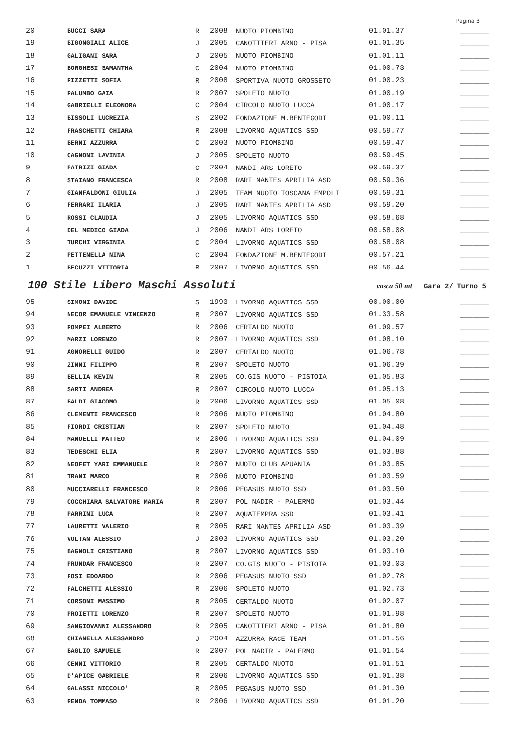Pagina 3
| 20 | BUCCI SARA | R | 2008 | NUOTO PIOMBINO | 01.01.37 | _______ |
| 19 | BIGONGIALI ALICE | J | 2005 | CANOTTIERI ARNO - PISA | 01.01.35 | _______ |
| 18 | GALIGANI SARA | J | 2005 | NUOTO PIOMBINO | 01.01.11 | _______ |
| 17 | BORGHESI SAMANTHA | C | 2004 | NUOTO PIOMBINO | 01.00.73 | _______ |
| 16 | PIZZETTI SOFIA | R | 2008 | SPORTIVA NUOTO GROSSETO | 01.00.23 | _______ |
| 15 | PALUMBO GAIA | R | 2007 | SPOLETO NUOTO | 01.00.19 | _______ |
| 14 | GABRIELLI ELEONORA | C | 2004 | CIRCOLO NUOTO LUCCA | 01.00.17 | _______ |
| 13 | BISSOLI LUCREZIA | S | 2002 | FONDAZIONE M.BENTEGODI | 01.00.11 | _______ |
| 12 | FRASCHETTI CHIARA | R | 2008 | LIVORNO AQUATICS SSD | 00.59.77 | _______ |
| 11 | BERNI AZZURRA | C | 2003 | NUOTO PIOMBINO | 00.59.47 | _______ |
| 10 | CAGNONI LAVINIA | J | 2005 | SPOLETO NUOTO | 00.59.45 | _______ |
| 9 | PATRIZI GIADA | C | 2004 | NANDI ARS LORETO | 00.59.37 | _______ |
| 8 | STAIANO FRANCESCA | R | 2008 | RARI NANTES APRILIA ASD | 00.59.36 | _______ |
| 7 | GIANFALDONI GIULIA | J | 2005 | TEAM NUOTO TOSCANA EMPOLI | 00.59.31 | _______ |
| 6 | FERRARI ILARIA | J | 2005 | RARI NANTES APRILIA ASD | 00.59.20 | _______ |
| 5 | ROSSI CLAUDIA | J | 2005 | LIVORNO AQUATICS SSD | 00.58.68 | _______ |
| 4 | DEL MEDICO GIADA | J | 2006 | NANDI ARS LORETO | 00.58.08 | _______ |
| 3 | TURCHI VIRGINIA | C | 2004 | LIVORNO AQUATICS SSD | 00.58.08 | _______ |
| 2 | PETTENELLA NINA | C | 2004 | FONDAZIONE M.BENTEGODI | 00.57.21 | _______ |
| 1 | BECUZZI VITTORIA | R | 2007 | LIVORNO AQUATICS SSD | 00.56.44 | _______ |
100 Stile Libero Maschi Assoluti vasca 50 mt Gara 2/ Turno 5
| 95 | SIMONI DAVIDE | S | 1993 | LIVORNO AQUATICS SSD | 00.00.00 | _______ |
| 94 | NECOR EMANUELE VINCENZO | R | 2007 | LIVORNO AQUATICS SSD | 01.33.58 | _______ |
| 93 | POMPEI ALBERTO | R | 2006 | CERTALDO NUOTO | 01.09.57 | _______ |
| 92 | MARZI LORENZO | R | 2007 | LIVORNO AQUATICS SSD | 01.08.10 | _______ |
| 91 | AGNORELLI GUIDO | R | 2007 | CERTALDO NUOTO | 01.06.78 | _______ |
| 90 | ZINNI FILIPPO | R | 2007 | SPOLETO NUOTO | 01.06.39 | _______ |
| 89 | BELLIA KEVIN | R | 2005 | CO.GIS NUOTO - PISTOIA | 01.05.83 | _______ |
| 88 | SARTI ANDREA | R | 2007 | CIRCOLO NUOTO LUCCA | 01.05.13 | _______ |
| 87 | BALDI GIACOMO | R | 2006 | LIVORNO AQUATICS SSD | 01.05.08 | _______ |
| 86 | CLEMENTI FRANCESCO | R | 2006 | NUOTO PIOMBINO | 01.04.80 | _______ |
| 85 | FIORDI CRISTIAN | R | 2007 | SPOLETO NUOTO | 01.04.48 | _______ |
| 84 | MANUELLI MATTEO | R | 2006 | LIVORNO AQUATICS SSD | 01.04.09 | _______ |
| 83 | TEDESCHI ELIA | R | 2007 | LIVORNO AQUATICS SSD | 01.03.88 | _______ |
| 82 | NEOFET YARI EMMANUELE | R | 2007 | NUOTO CLUB APUANIA | 01.03.85 | _______ |
| 81 | TRANI MARCO | R | 2006 | NUOTO PIOMBINO | 01.03.59 | _______ |
| 80 | MUCCIARELLI FRANCESCO | R | 2006 | PEGASUS NUOTO SSD | 01.03.50 | _______ |
| 79 | COCCHIARA SALVATORE MARIA | R | 2007 | POL NADIR - PALERMO | 01.03.44 | _______ |
| 78 | PARRINI LUCA | R | 2007 | AQUATEMPRA SSD | 01.03.41 | _______ |
| 77 | LAURETTI VALERIO | R | 2005 | RARI NANTES APRILIA ASD | 01.03.39 | _______ |
| 76 | VOLTAN ALESSIO | J | 2003 | LIVORNO AQUATICS SSD | 01.03.20 | _______ |
| 75 | BAGNOLI CRISTIANO | R | 2007 | LIVORNO AQUATICS SSD | 01.03.10 | _______ |
| 74 | PRUNDAR FRANCESCO | R | 2007 | CO.GIS NUOTO - PISTOIA | 01.03.03 | _______ |
| 73 | FOSI EDOARDO | R | 2006 | PEGASUS NUOTO SSD | 01.02.78 | _______ |
| 72 | FALCHETTI ALESSIO | R | 2006 | SPOLETO NUOTO | 01.02.73 | _______ |
| 71 | CORSONI MASSIMO | R | 2005 | CERTALDO NUOTO | 01.02.07 | _______ |
| 70 | PROIETTI LORENZO | R | 2007 | SPOLETO NUOTO | 01.01.98 | _______ |
| 69 | SANGIOVANNI ALESSANDRO | R | 2005 | CANOTTIERI ARNO - PISA | 01.01.80 | _______ |
| 68 | CHIANELLA ALESSANDRO | J | 2004 | AZZURRA RACE TEAM | 01.01.56 | _______ |
| 67 | BAGLIO SAMUELE | R | 2007 | POL NADIR - PALERMO | 01.01.54 | _______ |
| 66 | CENNI VITTORIO | R | 2005 | CERTALDO NUOTO | 01.01.51 | _______ |
| 65 | D'APICE GABRIELE | R | 2006 | LIVORNO AQUATICS SSD | 01.01.38 | _______ |
| 64 | GALASSI NICCOLO' | R | 2005 | PEGASUS NUOTO SSD | 01.01.30 | _______ |
| 63 | RENDA TOMMASO | R | 2006 | LIVORNO AQUATICS SSD | 01.01.20 | _______ |